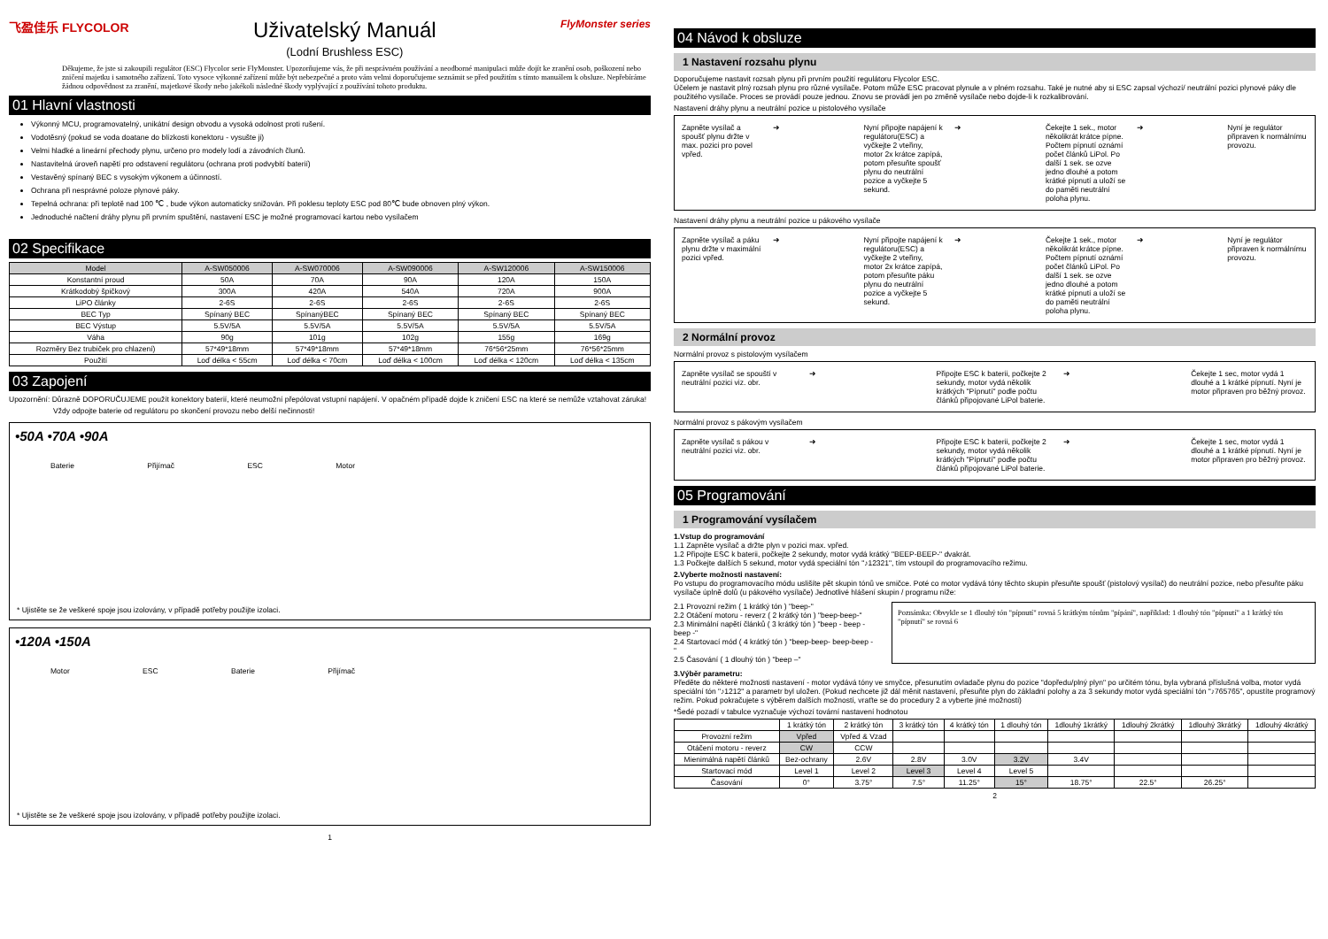飞盈佳乐 FLYCOLOR
Uživatelský Manuál
(Lodní Brushless ESC)
FlyMonster series
Děkujeme, že jste si zakoupili regulátor (ESC) Flycolor serie FlyMonster. Upozorňujeme vás, že při nesprávném používání a neodborné manipulaci může dojít ke zranění osob, poškození nebo zničení majetku i samotného zařízení. Toto vysoce výkonné zařízení může být nebezpečné a proto vám velmi doporučujeme seznámit se před použitím s tímto manuálem k obsluze. Nepřebíráme žádnou odpovědnost za zranění, majetkové škody nebo jakékoli následné škody vyplývající z používání tohoto produktu.
01 Hlavní vlastnosti
Výkonný MCU, programovatelný, unikátní design obvodu a vysoká odolnost proti rušení.
Vodotěsný (pokud se voda doatane do blízkosti konektoru - vysušte ji)
Velmi hladké a lineární přechody plynu, určeno pro modely lodí a závodních člunů.
Nastavitelná úroveň napětí pro odstavení regulátoru (ochrana proti podvybití baterií)
Vestavěný spínaný BEC s vysokým výkonem a účinností.
Ochrana při nesprávné poloze plynové páky.
Tepelná ochrana: při teplotě nad 100 ℃ , bude výkon automaticky snižován. Při poklesu teploty ESC pod 80℃ bude obnoven plný výkon.
Jednoduché načtení dráhy plynu při prvním spuštění, nastavení ESC je možné programovací kartou nebo vysílačem
02 Specifikace
| Model | A-SW050006 | A-SW070006 | A-SW090006 | A-SW120006 | A-SW150006 |
| --- | --- | --- | --- | --- | --- |
| Konstantní proud | 50A | 70A | 90A | 120A | 150A |
| Krátkodobý špičkový | 300A | 420A | 540A | 720A | 900A |
| LiPO články | 2-6S | 2-6S | 2-6S | 2-6S | 2-6S |
| BEC Typ | Spínaný BEC | SpínanýBEC | Spínaný BEC | Spínaný BEC | Spínaný BEC |
| BEC Výstup | 5.5V/5A | 5.5V/5A | 5.5V/5A | 5.5V/5A | 5.5V/5A |
| Váha | 90g | 101g | 102g | 155g | 169g |
| Rozměry Bez trubiček pro chlazení) | 57*49*18mm | 57*49*18mm | 57*49*18mm | 76*56*25mm | 76*56*25mm |
| Použití | Loď délka < 55cm | Loď délka < 70cm | Loď délka < 100cm | Loď délka < 120cm | Loď délka < 135cm |
03 Zapojení
Upozornění: Důrazně DOPORUČUJEME použít konektory baterií, které neumožní přepólovat vstupní napájení. V opačném případě dojde k zničení ESC na které se nemůže vztahovat záruka!
Vždy odpojte baterie od regulátoru po skončení provozu nebo delší nečinnosti!
•50A •70A •90A
Baterie Přijímač ESC Motor
* Ujistěte se že veškeré spoje jsou izolovány, v případě potřeby použijte izolaci.
•120A •150A
Motor ESC Baterie Přijímač
* Ujistěte se že veškeré spoje jsou izolovány, v případě potřeby použijte izolaci.
1
04 Návod k obsluze
1 Nastavení rozsahu plynu
Doporučujeme nastavit rozsah plynu při prvním použití regulátoru Flycolor ESC.
Účelem je nastavit plný rozsah plynu pro různé vysílače. Potom může ESC pracovat plynule a v plném rozsahu. Také je nutné aby si ESC zapsal výchozí/ neutrální pozici plynové páky dle použitého vysílače. Proces se provádí pouze jednou. Znovu se provádí jen po změně vysílače nebo dojde-li k rozkalibrování.
Nastavení dráhy plynu a neutrální pozice u pistolového vysílače
Zapněte vysílač a spoušť plynu držte v max. pozici pro povel vpřed.
➜ Nyní připojte napájení k regulátoru(ESC) a vyčkejte 2 vteřiny, motor 2x krátce zapípá, potom přesuňte spoušť plynu do neutrální pozice a vyčkejte 5 sekund.
➜ Čekejte 1 sek., motor několikrát krátce pípne. Počtem pípnutí oznámí počet článků LiPol. Po další 1 sek. se ozve jedno dlouhé a potom krátké pípnutí a uloží se do paměti neutrální poloha plynu.
➜ Nyní je regulátor připraven k normálnímu provozu.
Nastavení dráhy plynu a neutrální pozice u pákového vysílače
Zapněte vysílač a páku plynu držte v maximální pozici vpřed.
➜ Nyní připojte napájení k regulátoru(ESC) a vyčkejte 2 vteřiny, motor 2x krátce zapípá, potom přesuňte páku plynu do neutrální pozice a vyčkejte 5 sekund.
➜ Čekejte 1 sek., motor několikrát krátce pípne. Počtem pípnutí oznámí počet článků LiPol. Po další 1 sek. se ozve jedno dlouhé a potom krátké pípnutí a uloží se do paměti neutrální poloha plynu.
➜ Nyní je regulátor připraven k normálnímu provozu.
2 Normální provoz
Normální provoz s pistolovým vysílačem
Zapněte vysílač se spouští v neutrální pozici viz. obr.
➜ Připojte ESC k baterii, počkejte 2 sekundy, motor vydá několik krátkých "Pípnutí" podle počtu článků připojované LiPol baterie.
➜ Čekejte 1 sec, motor vydá 1 dlouhé a 1 krátké pípnutí. Nyní je motor připraven pro běžný provoz.
Normální provoz s pákovým vysílačem
Zapněte vysílač s pákou v neutrální pozici viz. obr.
➜ Připojte ESC k baterii, počkejte 2 sekundy, motor vydá několik krátkých "Pípnutí" podle počtu článků připojované LiPol baterie.
➜ Čekejte 1 sec, motor vydá 1 dlouhé a 1 krátké pípnutí. Nyní je motor připraven pro běžný provoz.
05 Programování
1 Programování vysílačem
1.Vstup do programování
1.1 Zapněte vysílač a držte plyn v pozici max. vpřed.
1.2 Připojte ESC k baterii, počkejte 2 sekundy, motor vydá krátký "BEEP-BEEP-" dvakrát.
1.3 Počkejte dalších 5 sekund, motor vydá speciální tón "♪12321", tím vstoupil do programovacího režimu.
2.Vyberte možnosti nastavení:
Po vstupu do programovacího módu uslišíte pět skupin tónů ve smičce. Poté co motor vydává tóny těchto skupin přesuňte spoušť (pistolový vysílač) do neutrální pozice, nebo přesuňte páku vysílače úplně dolů (u pákového vysílače) Jednotlivé hlášení skupin / programu níže:
2.1 Provozní režim ( 1 krátký tón ) "beep-"
2.2 Otáčení motoru - reverz ( 2 krátký tón ) "beep-beep-"
2.3 Minimální napětí článků ( 3 krátký tón ) "beep - beep - beep -"
2.4 Startovací mód ( 4 krátký tón ) "beep-beep- beep-beep -"
2.5 Časování ( 1 dlouhý tón ) "beep –"
Poznámka: Obvykle se 1 dlouhý tón "pípnutí" rovná 5 krátkým tónům "pípání", například: 1 dlouhý tón "pípnutí" a 1 krátký tón "pípnutí" se rovná 6
3.Výběr parametru:
Předěte do některé možnosti nastavení - motor vydává tóny ve smyčce, přesunutím ovladače plynu do pozice "dopředu/plný plyn" po určitém tónu, byla vybraná příslušná volba, motor vydá speciální tón "♪1212" a parametr byl uložen. (Pokud nechcete již dál měnit nastavení, přesuňte plyn do základní polohy a za 3 sekundy motor vydá speciální tón "♪765765", opustíte programový režim. Pokud pokračujete s výběrem dalších možností, vraťte se do procedury 2 a vyberte jiné možnosti)
*Šedé pozadí v tabulce vyznačuje výchozí tovární nastavení hodnotou
| | 1 krátký tón | 2 krátký tón | 3 krátký tón | 4 krátký tón | 1 dlouhý tón | 1dlouhý 1krátký | 1dlouhý 2krátký | 1dlouhý 3krátký | 1dlouhý 4krátký |
| Provozní režim | Vpřed | Vpřed & Vzad | | | | | | | |
| Otáčení motoru - reverz | CW | CCW | | | | | | | |
| Mienimálná napětí článků | Bez-ochrany | 2.6V | 2.8V | 3.0V | 3.2V | 3.4V | | | |
| Startovací mód | Level 1 | Level 2 | Level 3 | Level 4 | Level 5 | | | | |
| Časování | 0° | 3.75° | 7.5° | 11.25° | 15° | 18.75° | 22.5° | 26.25° | |
2